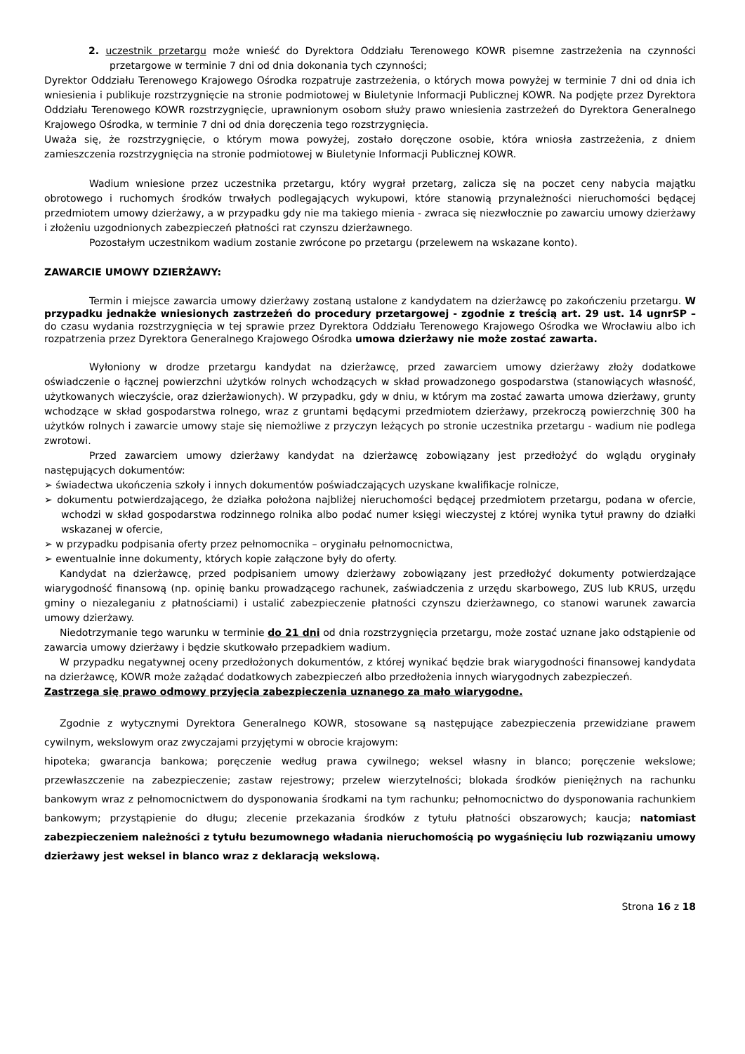2. uczestnik przetargu może wnieść do Dyrektora Oddziału Terenowego KOWR pisemne zastrzeżenia na czynności przetargowe w terminie 7 dni od dnia dokonania tych czynności;
Dyrektor Oddziału Terenowego Krajowego Ośrodka rozpatruje zastrzeżenia, o których mowa powyżej w terminie 7 dni od dnia ich wniesienia i publikuje rozstrzygnięcie na stronie podmiotowej w Biuletynie Informacji Publicznej KOWR. Na podjęte przez Dyrektora Oddziału Terenowego KOWR rozstrzygnięcie, uprawnionym osobom służy prawo wniesienia zastrzeżeń do Dyrektora Generalnego Krajowego Ośrodka, w terminie 7 dni od dnia doręczenia tego rozstrzygnięcia.
Uważa się, że rozstrzygnięcie, o którym mowa powyżej, zostało doręczone osobie, która wniosła zastrzeżenia, z dniem zamieszczenia rozstrzygnięcia na stronie podmiotowej w Biuletynie Informacji Publicznej KOWR.
Wadium wniesione przez uczestnika przetargu, który wygrał przetarg, zalicza się na poczet ceny nabycia majątku obrotowego i ruchomych środków trwałych podlegających wykupowi, które stanowią przynależności nieruchomości będącej przedmiotem umowy dzierżawy, a w przypadku gdy nie ma takiego mienia - zwraca się niezwłocznie po zawarciu umowy dzierżawy i złożeniu uzgodnionych zabezpieczeń płatności rat czynszu dzierżawnego.
Pozostałym uczestnikom wadium zostanie zwrócone po przetargu (przelewem na wskazane konto).
ZAWARCIE UMOWY DZIERŻAWY:
Termin i miejsce zawarcia umowy dzierżawy zostaną ustalone z kandydatem na dzierżawcę po zakończeniu przetargu. W przypadku jednakże wniesionych zastrzeżeń do procedury przetargowej - zgodnie z treścią art. 29 ust. 14 ugnrSP – do czasu wydania rozstrzygnięcia w tej sprawie przez Dyrektora Oddziału Terenowego Krajowego Ośrodka we Wrocławiu albo ich rozpatrzenia przez Dyrektora Generalnego Krajowego Ośrodka umowa dzierżawy nie może zostać zawarta.
Wyłoniony w drodze przetargu kandydat na dzierżawcę, przed zawarciem umowy dzierżawy złoży dodatkowe oświadczenie o łącznej powierzchni użytków rolnych wchodzących w skład prowadzonego gospodarstwa (stanowiących własność, użytkowanych wieczyście, oraz dzierżawionych). W przypadku, gdy w dniu, w którym ma zostać zawarta umowa dzierżawy, grunty wchodzące w skład gospodarstwa rolnego, wraz z gruntami będącymi przedmiotem dzierżawy, przekroczą powierzchnię 300 ha użytków rolnych i zawarcie umowy staje się niemożliwe z przyczyn leżących po stronie uczestnika przetargu - wadium nie podlega zwrotowi.
Przed zawarciem umowy dzierżawy kandydat na dzierżawcę zobowiązany jest przedłożyć do wglądu oryginały następujących dokumentów:
➢ świadectwa ukończenia szkoły i innych dokumentów poświadczających uzyskane kwalifikacje rolnicze,
➢ dokumentu potwierdzającego, że działka położona najbliżej nieruchomości będącej przedmiotem przetargu, podana w ofercie, wchodzi w skład gospodarstwa rodzinnego rolnika albo podać numer księgi wieczystej z której wynika tytuł prawny do działki wskazanej w ofercie,
➢ w przypadku podpisania oferty przez pełnomocnika – oryginału pełnomocnictwa,
➢ ewentualnie inne dokumenty, których kopie załączone były do oferty.
Kandydat na dzierżawcę, przed podpisaniem umowy dzierżawy zobowiązany jest przedłożyć dokumenty potwierdzające wiarygodność finansową (np. opinię banku prowadzącego rachunek, zaświadczenia z urzędu skarbowego, ZUS lub KRUS, urzędu gminy o niezaleganiu z płatnościami) i ustalić zabezpieczenie płatności czynszu dzierżawnego, co stanowi warunek zawarcia umowy dzierżawy.
Niedotrzymanie tego warunku w terminie do 21 dni od dnia rozstrzygnięcia przetargu, może zostać uznane jako odstąpienie od zawarcia umowy dzierżawy i będzie skutkowało przepadkiem wadium.
W przypadku negatywnej oceny przedłożonych dokumentów, z której wynikać będzie brak wiarygodności finansowej kandydata na dzierżawcę, KOWR może zażądać dodatkowych zabezpieczeń albo przedłożenia innych wiarygodnych zabezpieczeń.
Zastrzega się prawo odmowy przyjęcia zabezpieczenia uznanego za mało wiarygodne.
Zgodnie z wytycznymi Dyrektora Generalnego KOWR, stosowane są następujące zabezpieczenia przewidziane prawem cywilnym, wekslowym oraz zwyczajami przyjętymi w obrocie krajowym:
hipoteka; gwarancja bankowa; poręczenie według prawa cywilnego; weksel własny in blanco; poręczenie wekslowe; przewłaszczenie na zabezpieczenie; zastaw rejestrowy; przelew wierzytelności; blokada środków pieniężnych na rachunku bankowym wraz z pełnomocnictwem do dysponowania środkami na tym rachunku; pełnomocnictwo do dysponowania rachunkiem bankowym; przystąpienie do długu; zlecenie przekazania środków z tytułu płatności obszarowych; kaucja; natomiast zabezpieczeniem należności z tytułu bezumownego władania nieruchomością po wygaśnięciu lub rozwiązaniu umowy dzierżawy jest weksel in blanco wraz z deklaracją wekslową.
Strona 16 z 18